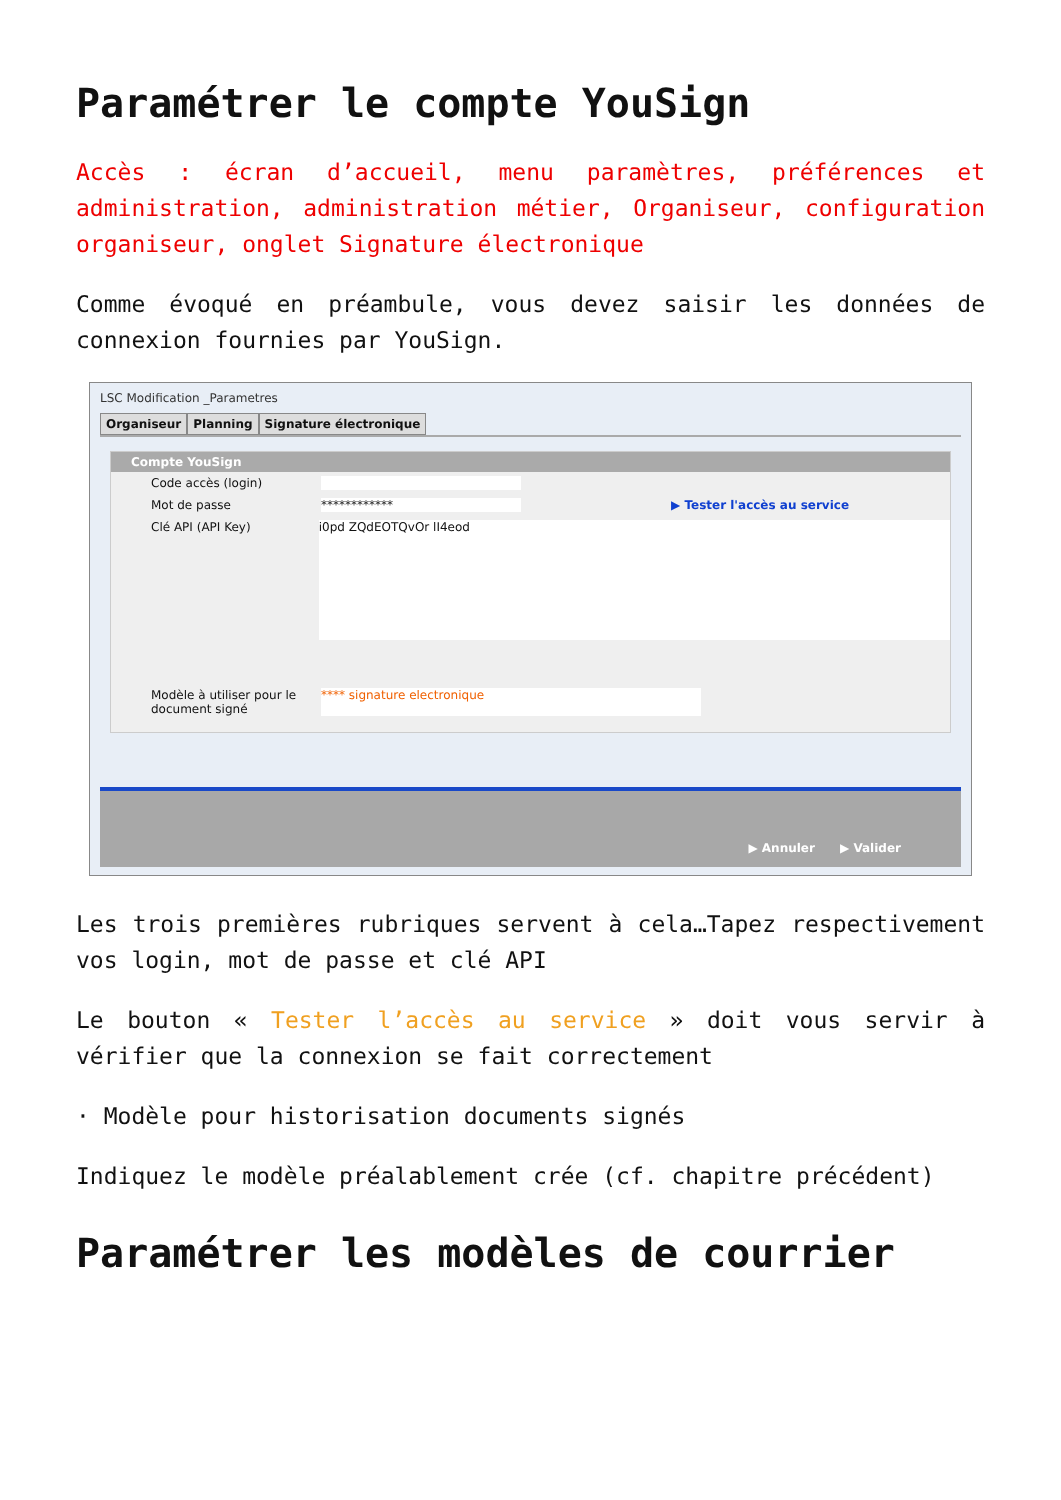Paramétrer le compte YouSign
Accès : écran d’accueil, menu paramètres, préférences et administration, administration métier, Organiseur, configuration organiseur, onglet Signature électronique
Comme évoqué en préambule, vous devez saisir les données de connexion fournies par YouSign.
LSC Modification _Parametres
Organiseur Planning Signature électronique
Compte YouSign
Code accès (login)
Mot de passe ************ ▶ Tester l'accès au service
Clé API (API Key)
i0pd ZQdEOTQvOr lI4eod
Modèle à utiliser pour le document signé
**** signature electronique
▶ Annuler ▶ Valider
Les trois premières rubriques servent à cela…Tapez respectivement vos login, mot de passe et clé API
Le bouton « Tester l’accès au service » doit vous servir à vérifier que la connexion se fait correctement
· Modèle pour historisation documents signés
Indiquez le modèle préalablement crée (cf. chapitre précédent)
Paramétrer les modèles de courrier